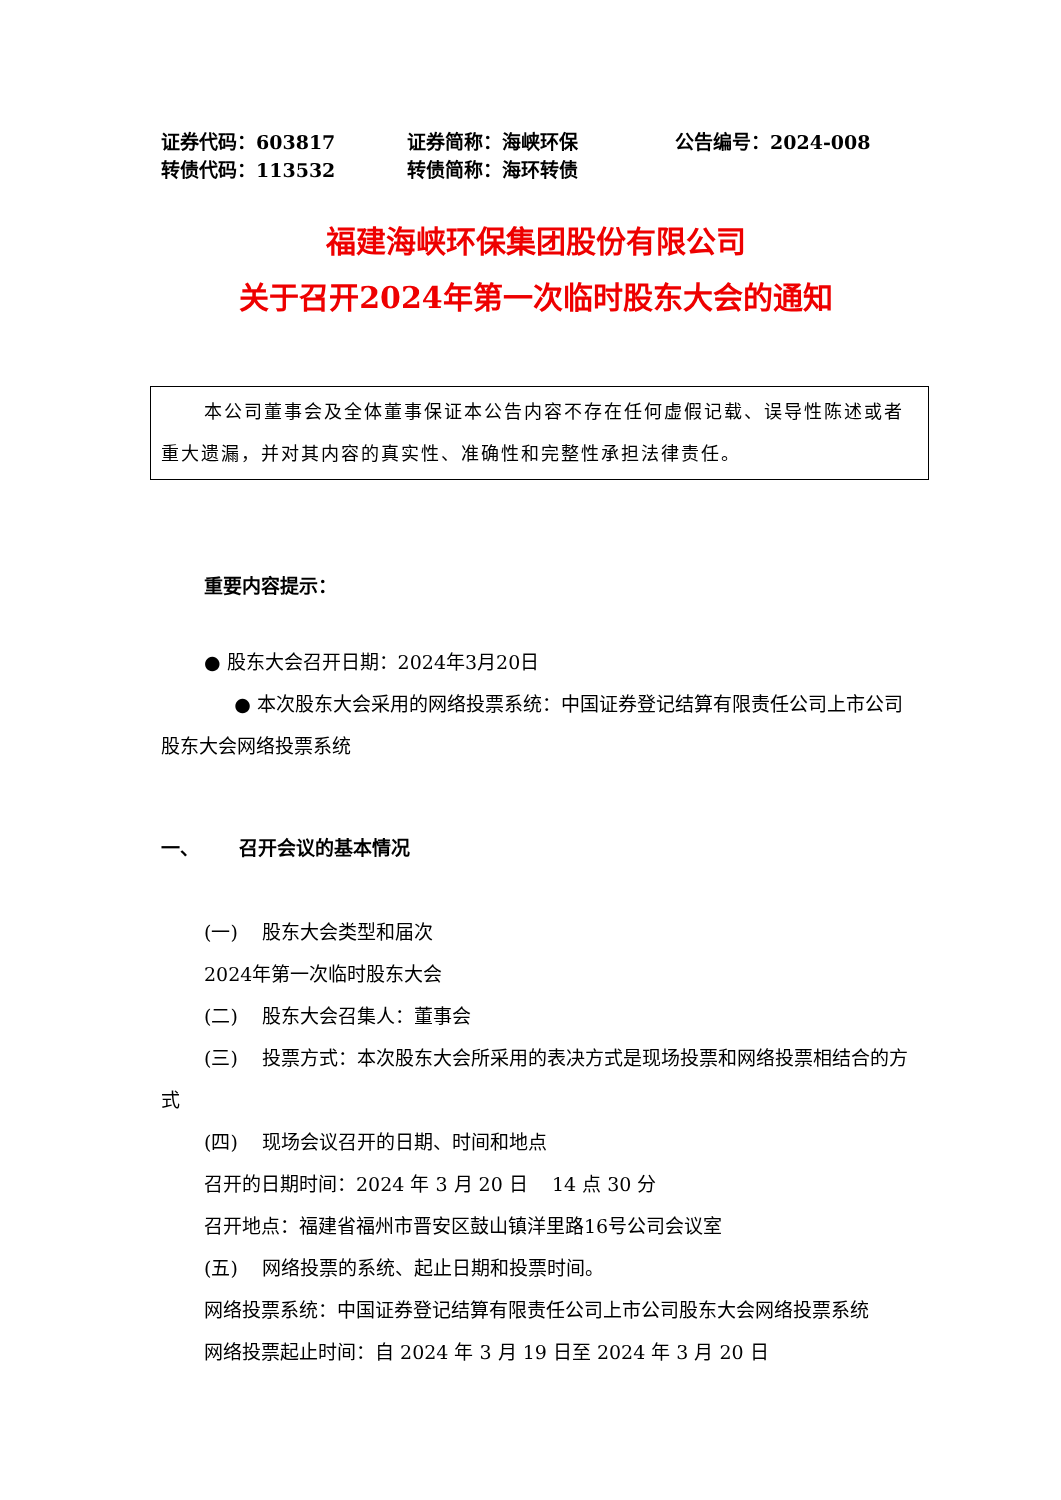证券代码：603817
证券简称：海峡环保
公告编号：2024-008
转债代码：113532
转债简称：海环转债
福建海峡环保集团股份有限公司
关于召开2024年第一次临时股东大会的通知
本公司董事会及全体董事保证本公告内容不存在任何虚假记载、误导性陈述或者重大遗漏，并对其内容的真实性、准确性和完整性承担法律责任。
重要内容提示：
● 股东大会召开日期：2024年3月20日
● 本次股东大会采用的网络投票系统：中国证券登记结算有限责任公司上市公司股东大会网络投票系统
一、 召开会议的基本情况
(一) 股东大会类型和届次
2024年第一次临时股东大会
(二) 股东大会召集人：董事会
(三) 投票方式：本次股东大会所采用的表决方式是现场投票和网络投票相结合的方式
(四) 现场会议召开的日期、时间和地点
召开的日期时间：2024 年 3 月 20 日 14 点 30 分
召开地点：福建省福州市晋安区鼓山镇洋里路16号公司会议室
(五) 网络投票的系统、起止日期和投票时间。
网络投票系统：中国证券登记结算有限责任公司上市公司股东大会网络投票系统
网络投票起止时间：自 2024 年 3 月 19 日至 2024 年 3 月 20 日